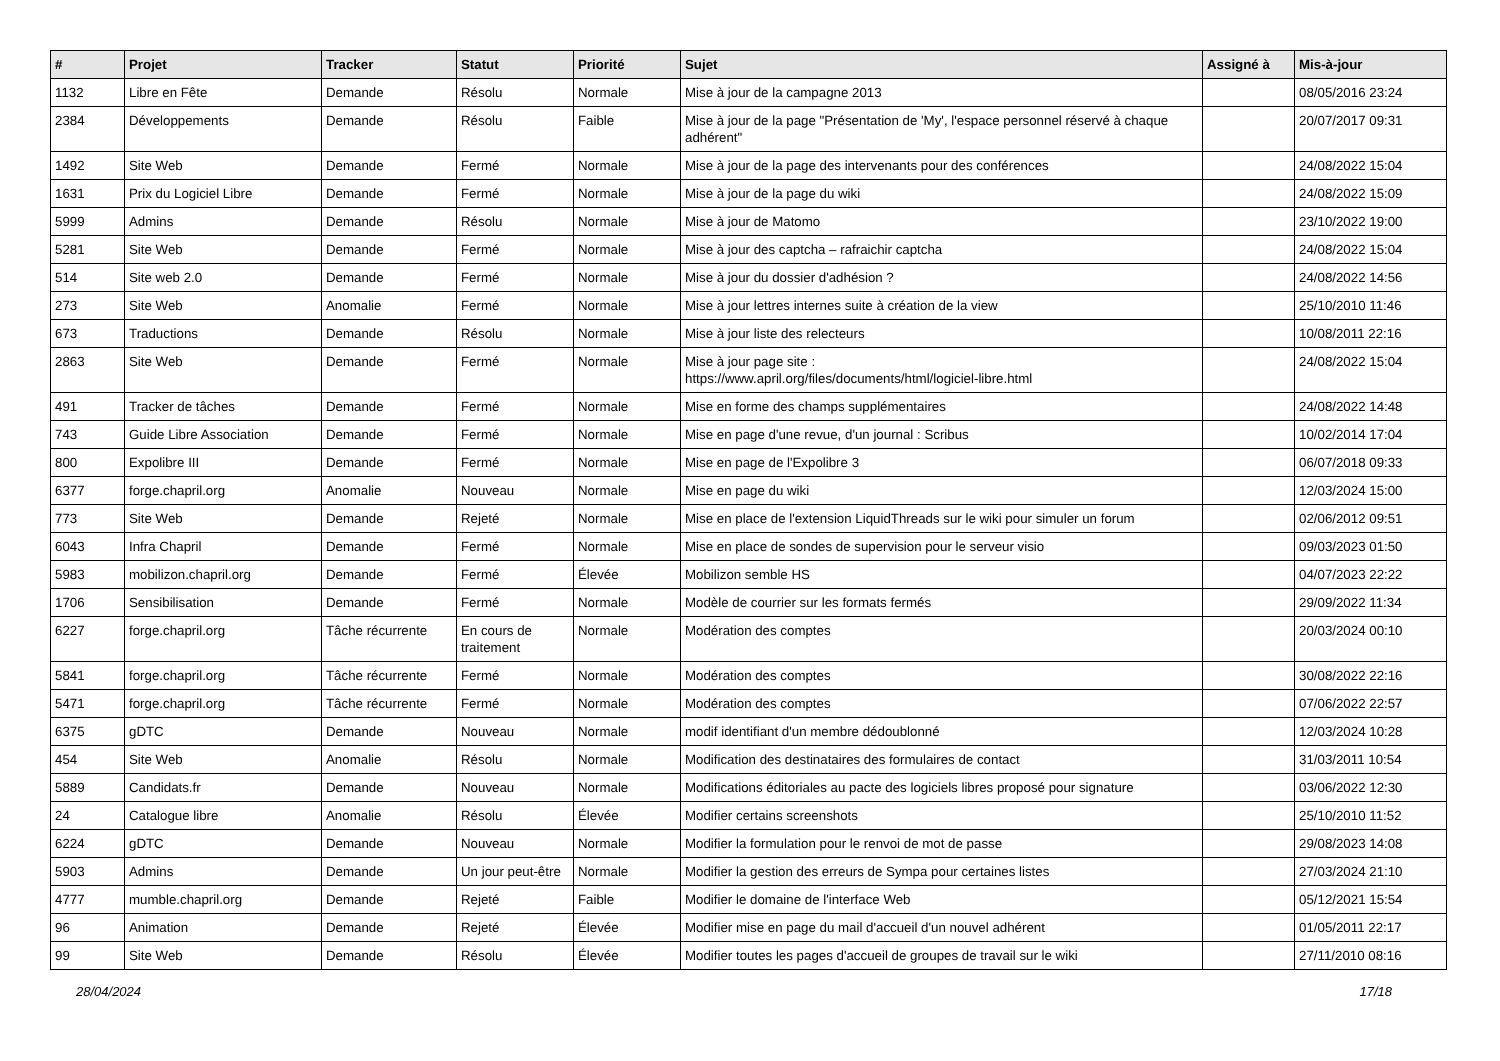| # | Projet | Tracker | Statut | Priorité | Sujet | Assigné à | Mis-à-jour |
| --- | --- | --- | --- | --- | --- | --- | --- |
| 1132 | Libre en Fête | Demande | Résolu | Normale | Mise à jour de la campagne 2013 | | 08/05/2016 23:24 |
| 2384 | Développements | Demande | Résolu | Faible | Mise à jour de la page "Présentation de 'My', l'espace personnel réservé à chaque adhérent" | | 20/07/2017 09:31 |
| 1492 | Site Web | Demande | Fermé | Normale | Mise à jour de la page des intervenants pour des conférences | | 24/08/2022 15:04 |
| 1631 | Prix du Logiciel Libre | Demande | Fermé | Normale | Mise à jour de la page du wiki | | 24/08/2022 15:09 |
| 5999 | Admins | Demande | Résolu | Normale | Mise à jour de Matomo | | 23/10/2022 19:00 |
| 5281 | Site Web | Demande | Fermé | Normale | Mise à jour des captcha – rafraichir captcha | | 24/08/2022 15:04 |
| 514 | Site web 2.0 | Demande | Fermé | Normale | Mise à jour du dossier d'adhésion ? | | 24/08/2022 14:56 |
| 273 | Site Web | Anomalie | Fermé | Normale | Mise à jour lettres internes suite à création de la view | | 25/10/2010 11:46 |
| 673 | Traductions | Demande | Résolu | Normale | Mise à jour liste des relecteurs | | 10/08/2011 22:16 |
| 2863 | Site Web | Demande | Fermé | Normale | Mise à jour page site : https://www.april.org/files/documents/html/logiciel-libre.html | | 24/08/2022 15:04 |
| 491 | Tracker de tâches | Demande | Fermé | Normale | Mise en forme des champs supplémentaires | | 24/08/2022 14:48 |
| 743 | Guide Libre Association | Demande | Fermé | Normale | Mise en page d'une revue, d'un journal : Scribus | | 10/02/2014 17:04 |
| 800 | Expolibre III | Demande | Fermé | Normale | Mise en page de l'Expolibre 3 | | 06/07/2018 09:33 |
| 6377 | forge.chapril.org | Anomalie | Nouveau | Normale | Mise en page du wiki | | 12/03/2024 15:00 |
| 773 | Site Web | Demande | Rejeté | Normale | Mise en place de l'extension LiquidThreads sur le wiki pour simuler un forum | | 02/06/2012 09:51 |
| 6043 | Infra Chapril | Demande | Fermé | Normale | Mise en place de sondes de supervision pour le serveur visio | | 09/03/2023 01:50 |
| 5983 | mobilizon.chapril.org | Demande | Fermé | Élevée | Mobilizon semble HS | | 04/07/2023 22:22 |
| 1706 | Sensibilisation | Demande | Fermé | Normale | Modèle de courrier sur les formats fermés | | 29/09/2022 11:34 |
| 6227 | forge.chapril.org | Tâche récurrente | En cours de traitement | Normale | Modération des comptes | | 20/03/2024 00:10 |
| 5841 | forge.chapril.org | Tâche récurrente | Fermé | Normale | Modération des comptes | | 30/08/2022 22:16 |
| 5471 | forge.chapril.org | Tâche récurrente | Fermé | Normale | Modération des comptes | | 07/06/2022 22:57 |
| 6375 | gDTC | Demande | Nouveau | Normale | modif identifiant d'un membre dédoublonné | | 12/03/2024 10:28 |
| 454 | Site Web | Anomalie | Résolu | Normale | Modification des destinataires des formulaires de contact | | 31/03/2011 10:54 |
| 5889 | Candidats.fr | Demande | Nouveau | Normale | Modifications éditoriales au pacte des logiciels libres proposé pour signature | | 03/06/2022 12:30 |
| 24 | Catalogue libre | Anomalie | Résolu | Élevée | Modifier certains screenshots | | 25/10/2010 11:52 |
| 6224 | gDTC | Demande | Nouveau | Normale | Modifier la formulation pour le renvoi de mot de passe | | 29/08/2023 14:08 |
| 5903 | Admins | Demande | Un jour peut-être | Normale | Modifier la gestion des erreurs de Sympa pour certaines listes | | 27/03/2024 21:10 |
| 4777 | mumble.chapril.org | Demande | Rejeté | Faible | Modifier le domaine de l'interface Web | | 05/12/2021 15:54 |
| 96 | Animation | Demande | Rejeté | Élevée | Modifier mise en page du mail d'accueil d'un nouvel adhérent | | 01/05/2011 22:17 |
| 99 | Site Web | Demande | Résolu | Élevée | Modifier toutes les pages d'accueil de groupes de travail sur le wiki | | 27/11/2010 08:16 |
28/04/2024 17/18